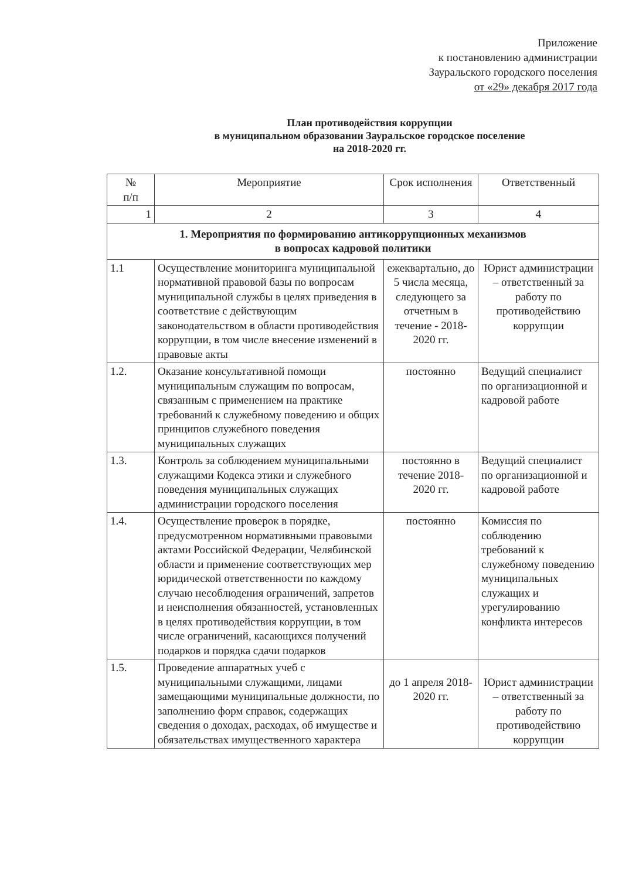Приложение
к постановлению администрации
Зауральского городского поселения
от «29» декабря 2017 года
План противодействия коррупции
в муниципальном образовании Зауральское городское поселение
на 2018-2020 гг.
| № п/п | Мероприятие | Срок исполнения | Ответственный |
| --- | --- | --- | --- |
| 1 | 2 | 3 | 4 |
| 1. Мероприятия по формированию антикоррупционных механизмов в вопросах кадровой политики | | | |
| 1.1 | Осуществление мониторинга муниципальной нормативной правовой базы по вопросам муниципальной службы в целях приведения в соответствие с действующим законодательством в области противодействия коррупции, в том числе внесение изменений в правовые акты | ежеквартально, до 5 числа месяца, следующего за отчетным в течение - 2018-2020 гг. | Юрист администрации – ответственный за работу по противодействию коррупции |
| 1.2. | Оказание консультативной помощи муниципальным служащим по вопросам, связанным с применением на практике требований к служебному поведению и общих принципов служебного поведения муниципальных служащих | постоянно | Ведущий специалист по организационной и кадровой работе |
| 1.3. | Контроль за соблюдением муниципальными служащими Кодекса этики и служебного поведения муниципальных служащих администрации городского поселения | постоянно в течение 2018-2020 гг. | Ведущий специалист по организационной и кадровой работе |
| 1.4. | Осуществление проверок в порядке, предусмотренном нормативными правовыми актами Российской Федерации, Челябинской области и применение соответствующих мер юридической ответственности по каждому случаю несоблюдения ограничений, запретов и неисполнения обязанностей, установленных в целях противодействия коррупции, в том числе ограничений, касающихся получений подарков и порядка сдачи подарков | постоянно | Комиссия по соблюдению требований к служебному поведению муниципальных служащих и урегулированию конфликта интересов |
| 1.5. | Проведение аппаратных учеб с муниципальными служащими, лицами замещающими муниципальные должности, по заполнению форм справок, содержащих сведения о доходах, расходах, об имуществе и обязательствах имущественного характера | до 1 апреля 2018-2020 гг. | Юрист администрации – ответственный за работу по противодействию коррупции |